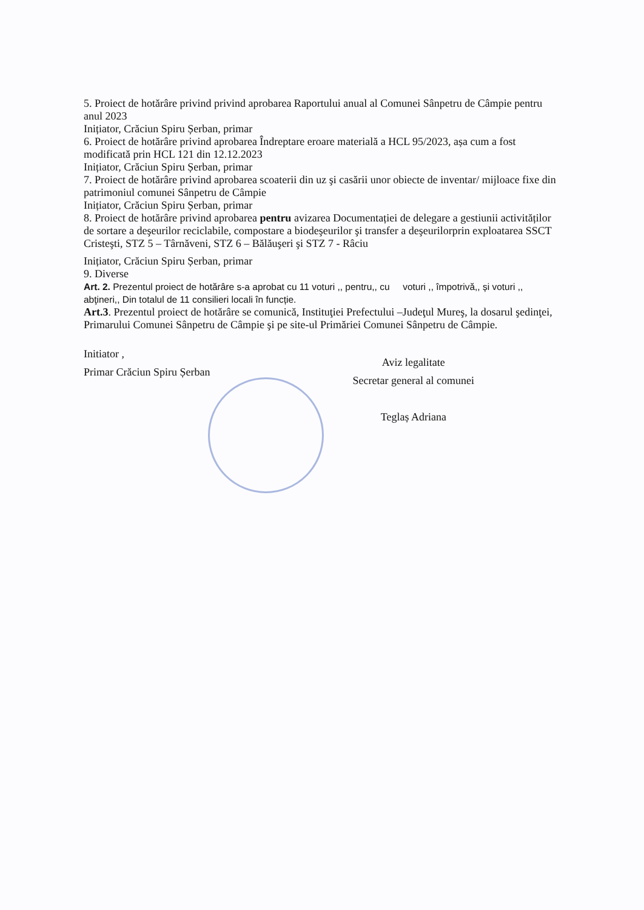5. Proiect de hotărâre privind privind aprobarea Raportului anual al Comunei Sânpetru de Câmpie pentru anul 2023
Inițiator, Crăciun Spiru Șerban, primar
6. Proiect de hotărâre privind aprobarea Îndreptare eroare materială a HCL 95/2023, așa cum a fost modificată prin HCL 121 din 12.12.2023
Inițiator, Crăciun Spiru Șerban, primar
7. Proiect de hotărâre privind aprobarea scoaterii din uz şi casării unor obiecte de inventar/ mijloace fixe din patrimoniul comunei Sânpetru de Câmpie
Inițiator, Crăciun Spiru Șerban, primar
8. Proiect de hotărâre privind aprobarea pentru avizarea Documentației de delegare a gestiunii activităților de sortare a deşeurilor reciclabile, compostare a biodeşeurilor şi transfer a deşeurilorprin exploatarea SSCT Cristeşti, STZ 5 – Târnăveni, STZ 6 – Bălăuşeri şi STZ 7 - Râciu
Inițiator, Crăciun Spiru Șerban, primar
9. Diverse
Art. 2. Prezentul proiect de hotărâre s-a aprobat cu 11 voturi ,, pentru,, cu voturi ,, împotrivă,, și voturi ,, abţineri,, Din totalul de 11 consilieri locali în funcție.
Art.3. Prezentul proiect de hotărâre se comunică, Instituţiei Prefectului –Judeţul Mureş, la dosarul şedinţei, Primarului Comunei Sânpetru de Câmpie şi pe site-ul Primăriei Comunei Sânpetru de Câmpie.
Initiator ,
Primar Crăciun Spiru Șerban
Aviz legalitate
Secretar general al comunei
Teglaș Adriana